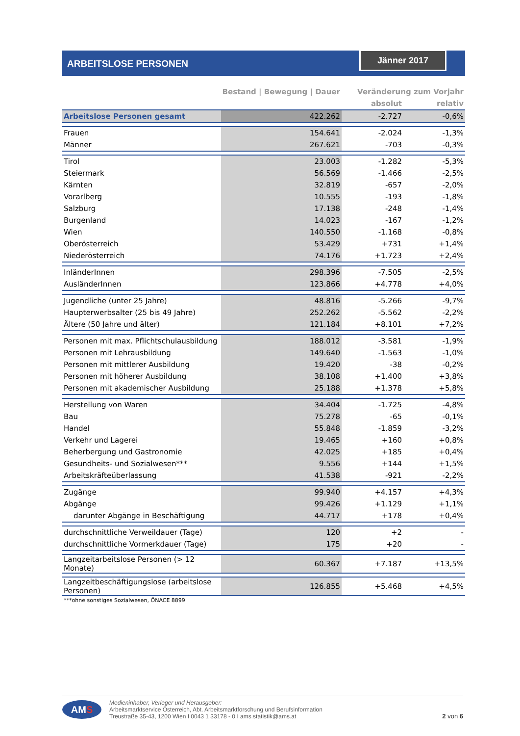ARBEITSLOSE PERSONEN Jänner 2017
| | Bestand / Bewegung / Dauer | Veränderung zum Vorjahr | |
| --- | --- | --- | --- |
| | | absolut | relativ |
| Arbeitslose Personen gesamt | 422.262 | -2.727 | -0,6% |
| Frauen | 154.641 | -2.024 | -1,3% |
| Männer | 267.621 | -703 | -0,3% |
| Tirol | 23.003 | -1.282 | -5,3% |
| Steiermark | 56.569 | -1.466 | -2,5% |
| Kärnten | 32.819 | -657 | -2,0% |
| Vorarlberg | 10.555 | -193 | -1,8% |
| Salzburg | 17.138 | -248 | -1,4% |
| Burgenland | 14.023 | -167 | -1,2% |
| Wien | 140.550 | -1.168 | -0,8% |
| Oberösterreich | 53.429 | +731 | +1,4% |
| Niederösterreich | 74.176 | +1.723 | +2,4% |
| InländerInnen | 298.396 | -7.505 | -2,5% |
| AusländerInnen | 123.866 | +4.778 | +4,0% |
| Jugendliche (unter 25 Jahre) | 48.816 | -5.266 | -9,7% |
| Haupterwerbsalter (25 bis 49 Jahre) | 252.262 | -5.562 | -2,2% |
| Ältere (50 Jahre und älter) | 121.184 | +8.101 | +7,2% |
| Personen mit max. Pflichtschulausbildung | 188.012 | -3.581 | -1,9% |
| Personen mit Lehrausbildung | 149.640 | -1.563 | -1,0% |
| Personen mit mittlerer Ausbildung | 19.420 | -38 | -0,2% |
| Personen mit höherer Ausbildung | 38.108 | +1.400 | +3,8% |
| Personen mit akademischer Ausbildung | 25.188 | +1.378 | +5,8% |
| Herstellung von Waren | 34.404 | -1.725 | -4,8% |
| Bau | 75.278 | -65 | -0,1% |
| Handel | 55.848 | -1.859 | -3,2% |
| Verkehr und Lagerei | 19.465 | +160 | +0,8% |
| Beherbergung und Gastronomie | 42.025 | +185 | +0,4% |
| Gesundheits- und Sozialwesen*** | 9.556 | +144 | +1,5% |
| Arbeitskräfteüberlassung | 41.538 | -921 | -2,2% |
| Zugänge | 99.940 | +4.157 | +4,3% |
| Abgänge | 99.426 | +1.129 | +1,1% |
| darunter Abgänge in Beschäftigung | 44.717 | +178 | +0,4% |
| durchschnittliche Verweildauer (Tage) | 120 | +2 | - |
| durchschnittliche Vormerkdauer (Tage) | 175 | +20 | - |
| Langzeitarbeitslose Personen (> 12 Monate) | 60.367 | +7.187 | +13,5% |
| Langzeitbeschäftigungslose (arbeitslose Personen) | 126.855 | +5.468 | +4,5% |
| ***ohne sonstiges Sozialwesen, ÖNACE 8899 | | | |
AMS
Medieninhaber, Verleger und Herausgeber:
Arbeitsmarktservice Österreich, Abt. Arbeitsmarktforschung und Berufsinformation
Treustraße 35-43, 1200 Wien I 0043 1 33178 - 0 I ams.statistik@ams.at
2 von 6